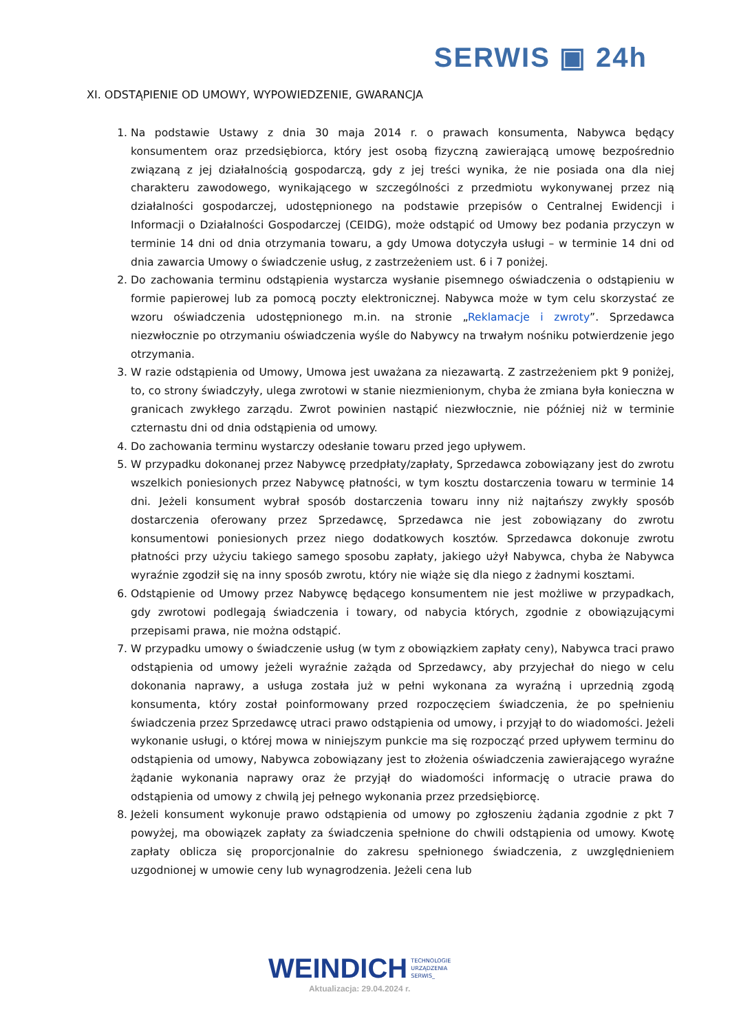SERWIS ▣ 24h
XI. ODSTĄPIENIE OD UMOWY, WYPOWIEDZENIE, GWARANCJA
1. Na podstawie Ustawy z dnia 30 maja 2014 r. o prawach konsumenta, Nabywca będący konsumentem oraz przedsiębiorca, który jest osobą fizyczną zawierającą umowę bezpośrednio związaną z jej działalnością gospodarczą, gdy z jej treści wynika, że nie posiada ona dla niej charakteru zawodowego, wynikającego w szczególności z przedmiotu wykonywanej przez nią działalności gospodarczej, udostępnionego na podstawie przepisów o Centralnej Ewidencji i Informacji o Działalności Gospodarczej (CEIDG), może odstąpić od Umowy bez podania przyczyn w terminie 14 dni od dnia otrzymania towaru, a gdy Umowa dotyczyła usługi – w terminie 14 dni od dnia zawarcia Umowy o świadczenie usług, z zastrzeżeniem ust. 6 i 7 poniżej.
2. Do zachowania terminu odstąpienia wystarcza wysłanie pisemnego oświadczenia o odstąpieniu w formie papierowej lub za pomocą poczty elektronicznej. Nabywca może w tym celu skorzystać ze wzoru oświadczenia udostępnionego m.in. na stronie „Reklamacje i zwroty”. Sprzedawca niezwłocznie po otrzymaniu oświadczenia wyśle do Nabywcy na trwałym nośniku potwierdzenie jego otrzymania.
3. W razie odstąpienia od Umowy, Umowa jest uważana za niezawartą. Z zastrzeżeniem pkt 9 poniżej, to, co strony świadczyły, ulega zwrotowi w stanie niezmienionym, chyba że zmiana była konieczna w granicach zwykłego zarządu. Zwrot powinien nastąpić niezwłocznie, nie później niż w terminie czternastu dni od dnia odstąpienia od umowy.
4. Do zachowania terminu wystarczy odesłanie towaru przed jego upływem.
5. W przypadku dokonanej przez Nabywcę przedpłaty/zapłaty, Sprzedawca zobowiązany jest do zwrotu wszelkich poniesionych przez Nabywcę płatności, w tym kosztu dostarczenia towaru w terminie 14 dni. Jeżeli konsument wybrał sposób dostarczenia towaru inny niż najtańszy zwykły sposób dostarczenia oferowany przez Sprzedawcę, Sprzedawca nie jest zobowiązany do zwrotu konsumentowi poniesionych przez niego dodatkowych kosztów. Sprzedawca dokonuje zwrotu płatności przy użyciu takiego samego sposobu zapłaty, jakiego użył Nabywca, chyba że Nabywca wyraźnie zgodził się na inny sposób zwrotu, który nie wiąże się dla niego z żadnymi kosztami.
6. Odstąpienie od Umowy przez Nabywcę będącego konsumentem nie jest możliwe w przypadkach, gdy zwrotowi podlegają świadczenia i towary, od nabycia których, zgodnie z obowiązującymi przepisami prawa, nie można odstąpić.
7. W przypadku umowy o świadczenie usług (w tym z obowiązkiem zapłaty ceny), Nabywca traci prawo odstąpienia od umowy jeżeli wyraźnie zażąda od Sprzedawcy, aby przyjechał do niego w celu dokonania naprawy, a usługa została już w pełni wykonana za wyraźną i uprzednią zgodą konsumenta, który został poinformowany przed rozpoczęciem świadczenia, że po spełnieniu świadczenia przez Sprzedawcę utraci prawo odstąpienia od umowy, i przyjął to do wiadomości. Jeżeli wykonanie usługi, o której mowa w niniejszym punkcie ma się rozpocząć przed upływem terminu do odstąpienia od umowy, Nabywca zobowiązany jest to złożenia oświadczenia zawierającego wyraźne żądanie wykonania naprawy oraz że przyjął do wiadomości informację o utracie prawa do odstąpienia od umowy z chwilą jej pełnego wykonania przez przedsiębiorcę.
8. Jeżeli konsument wykonuje prawo odstąpienia od umowy po zgłoszeniu żądania zgodnie z pkt 7 powyżej, ma obowiązek zapłaty za świadczenia spełnione do chwili odstąpienia od umowy. Kwotę zapłaty oblicza się proporcjonalnie do zakresu spełnionego świadczenia, z uwzględnieniem uzgodnionej w umowie ceny lub wynagrodzenia. Jeżeli cena lub
WEINDICH TECHNOLOGIE
URZĄDZENIA
SERWIS_
Aktualizacja: 29.04.2024 r.